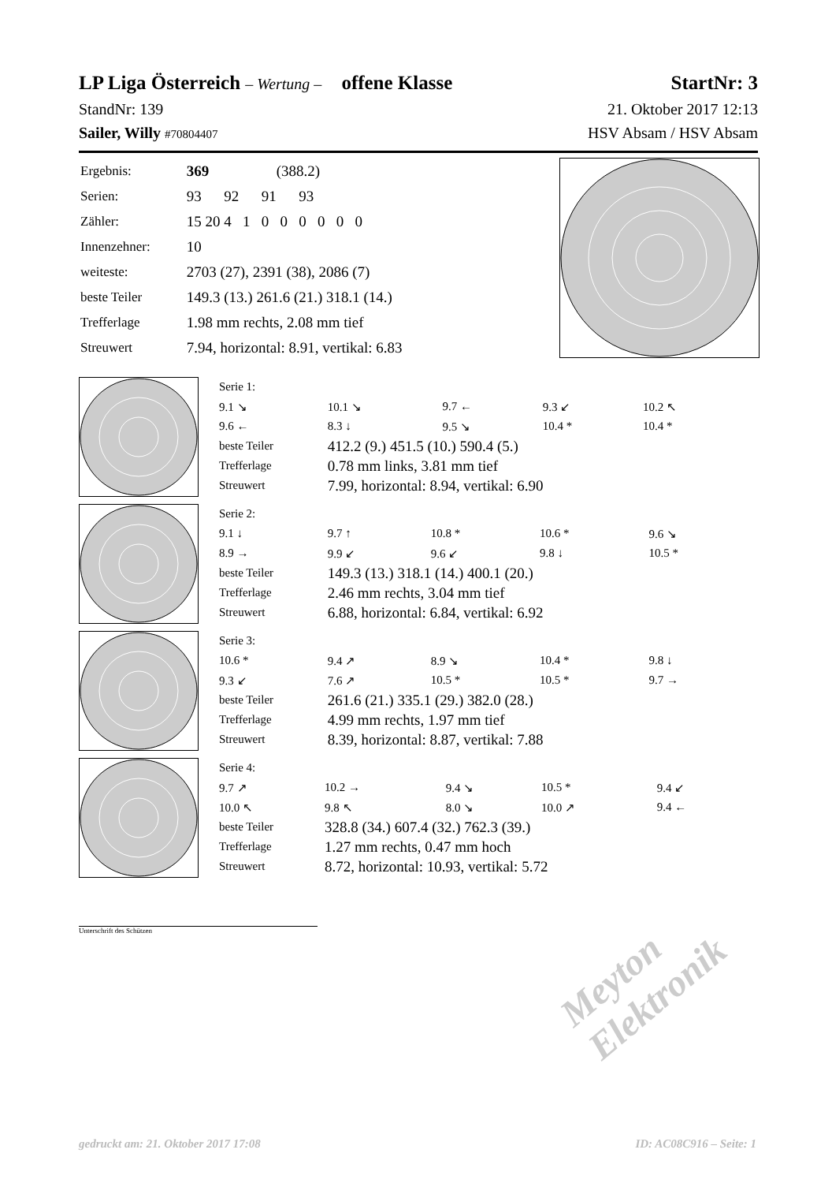LP Liga Österreich – Wertung – offene Klasse StartNr: 3
StandNr: 139 21. Oktober 2017 12:13
Sailer, Willy #70804407 HSV Absam / HSV Absam
| Ergebnis: | 369 (388.2) |
| Serien: | 93 92 91 93 |
| Zähler: | 15 20 4 1 0 0 0 0 0 0 |
| Innenzehner: | 10 |
| weiteste: | 2703 (27), 2391 (38), 2086 (7) |
| beste Teiler | 149.3 (13.) 261.6 (21.) 318.1 (14.) |
| Trefferlage | 1.98 mm rechts, 2.08 mm tief |
| Streuwert | 7.94, horizontal: 8.91, vertikal: 6.83 |
| Serie 1: | | | | |
| 9.1 ↘ | 10.1 ↘ | 9.7 ← | 9.3 ↙ | 10.2 ↖ |
| 9.6 ← | 8.3 ↓ | 9.5 ↘ | 10.4 * | 10.4 * |
| beste Teiler | 412.2 (9.) 451.5 (10.) 590.4 (5.) | | | |
| Trefferlage | 0.78 mm links, 3.81 mm tief | | | |
| Streuwert | 7.99, horizontal: 8.94, vertikal: 6.90 | | | |
| Serie 2: | | | | |
| 9.1 ↓ | 9.7 ↑ | 10.8 * | 10.6 * | 9.6 ↘ |
| 8.9 → | 9.9 ↙ | 9.6 ↙ | 9.8 ↓ | 10.5 * |
| beste Teiler | 149.3 (13.) 318.1 (14.) 400.1 (20.) | | | |
| Trefferlage | 2.46 mm rechts, 3.04 mm tief | | | |
| Streuwert | 6.88, horizontal: 6.84, vertikal: 6.92 | | | |
| Serie 3: | | | | |
| 10.6 * | 9.4 ↗ | 8.9 ↘ | 10.4 * | 9.8 ↓ |
| 9.3 ↙ | 7.6 ↗ | 10.5 * | 10.5 * | 9.7 → |
| beste Teiler | 261.6 (21.) 335.1 (29.) 382.0 (28.) | | | |
| Trefferlage | 4.99 mm rechts, 1.97 mm tief | | | |
| Streuwert | 8.39, horizontal: 8.87, vertikal: 7.88 | | | |
| Serie 4: | | | | |
| 9.7 ↗ | 10.2 → | 9.4 ↘ | 10.5 * | 9.4 ↙ |
| 10.0 ↖ | 9.8 ↖ | 8.0 ↘ | 10.0 ↗ | 9.4 ← |
| beste Teiler | 328.8 (34.) 607.4 (32.) 762.3 (39.) | | | |
| Trefferlage | 1.27 mm rechts, 0.47 mm hoch | | | |
| Streuwert | 8.72, horizontal: 10.93, vertikal: 5.72 | | | |
Unterschrift des Schützen
Meyton Elektronik
gedruckt am: 21. Oktober 2017 17:08 ID: AC08C916 – Seite: 1